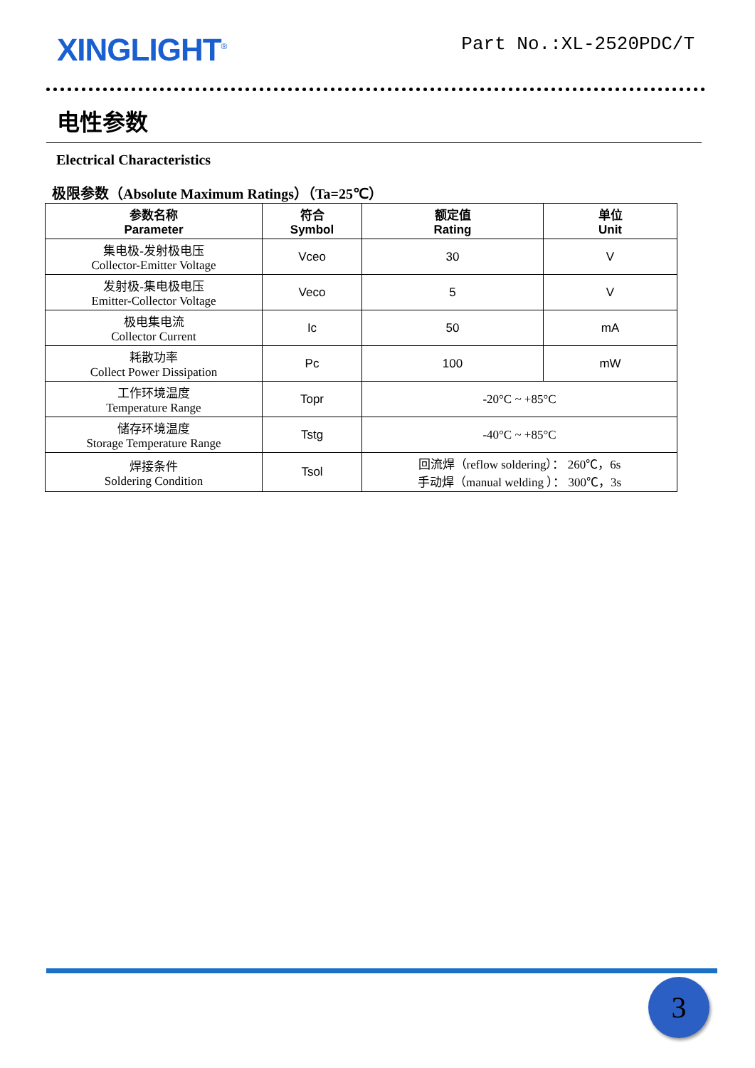XINGLIGHT<sup>®</sup>
Part No.:XL-2520PDC/T
电性参数
Electrical Characteristics
极限参数（Absolute Maximum Ratings）（Ta=25℃）
| 参数名称 Parameter | 符合 Symbol | 额定值 Rating | 单位 Unit |
| --- | --- | --- | --- |
| 集电极-发射极电压 Collector-Emitter Voltage | Vceo | 30 | V |
| 发射极-集电极电压 Emitter-Collector Voltage | Veco | 5 | V |
| 极电集电流 Collector Current | Ic | 50 | mA |
| 耗散功率 Collect Power Dissipation | Pc | 100 | mW |
| 工作环境温度 Temperature Range | Topr | -20°C ~ +85°C | |
| 储存环境温度 Storage Temperature Range | Tstg | -40°C ~ +85°C | |
| 焊接条件 Soldering Condition | Tsol | 回流焊（reflow soldering）： 260℃，6s 手动焊（manual welding ）： 300℃，3s | |
3